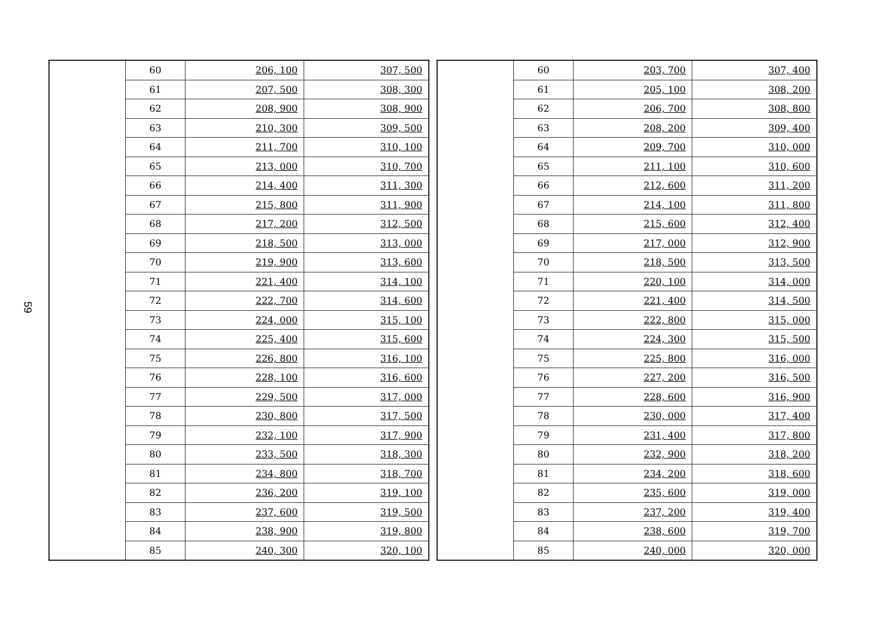59
| | 60 | 206, 100 | 307, 500 |
| | 61 | 207, 500 | 308, 300 |
| | 62 | 208, 900 | 308, 900 |
| | 63 | 210, 300 | 309, 500 |
| | 64 | 211, 700 | 310, 100 |
| | 65 | 213, 000 | 310, 700 |
| | 66 | 214, 400 | 311, 300 |
| | 67 | 215, 800 | 311, 900 |
| | 68 | 217, 200 | 312, 500 |
| | 69 | 218, 500 | 313, 000 |
| | 70 | 219, 900 | 313, 600 |
| | 71 | 221, 400 | 314, 100 |
| | 72 | 222, 700 | 314, 600 |
| | 73 | 224, 000 | 315, 100 |
| | 74 | 225, 400 | 315, 600 |
| | 75 | 226, 800 | 316, 100 |
| | 76 | 228, 100 | 316, 600 |
| | 77 | 229, 500 | 317, 000 |
| | 78 | 230, 800 | 317, 500 |
| | 79 | 232, 100 | 317, 900 |
| | 80 | 233, 500 | 318, 300 |
| | 81 | 234, 800 | 318, 700 |
| | 82 | 236, 200 | 319, 100 |
| | 83 | 237, 600 | 319, 500 |
| | 84 | 238, 900 | 319, 800 |
| | 85 | 240, 300 | 320, 100 |
| | 60 | 203, 700 | 307, 400 |
| | 61 | 205, 100 | 308, 200 |
| | 62 | 206, 700 | 308, 800 |
| | 63 | 208, 200 | 309, 400 |
| | 64 | 209, 700 | 310, 000 |
| | 65 | 211, 100 | 310, 600 |
| | 66 | 212, 600 | 311, 200 |
| | 67 | 214, 100 | 311, 800 |
| | 68 | 215, 600 | 312, 400 |
| | 69 | 217, 000 | 312, 900 |
| | 70 | 218, 500 | 313, 500 |
| | 71 | 220, 100 | 314, 000 |
| | 72 | 221, 400 | 314, 500 |
| | 73 | 222, 800 | 315, 000 |
| | 74 | 224, 300 | 315, 500 |
| | 75 | 225, 800 | 316, 000 |
| | 76 | 227, 200 | 316, 500 |
| | 77 | 228, 600 | 316, 900 |
| | 78 | 230, 000 | 317, 400 |
| | 79 | 231, 400 | 317, 800 |
| | 80 | 232, 900 | 318, 200 |
| | 81 | 234, 200 | 318, 600 |
| | 82 | 235, 600 | 319, 000 |
| | 83 | 237, 200 | 319, 400 |
| | 84 | 238, 600 | 319, 700 |
| | 85 | 240, 000 | 320, 000 |